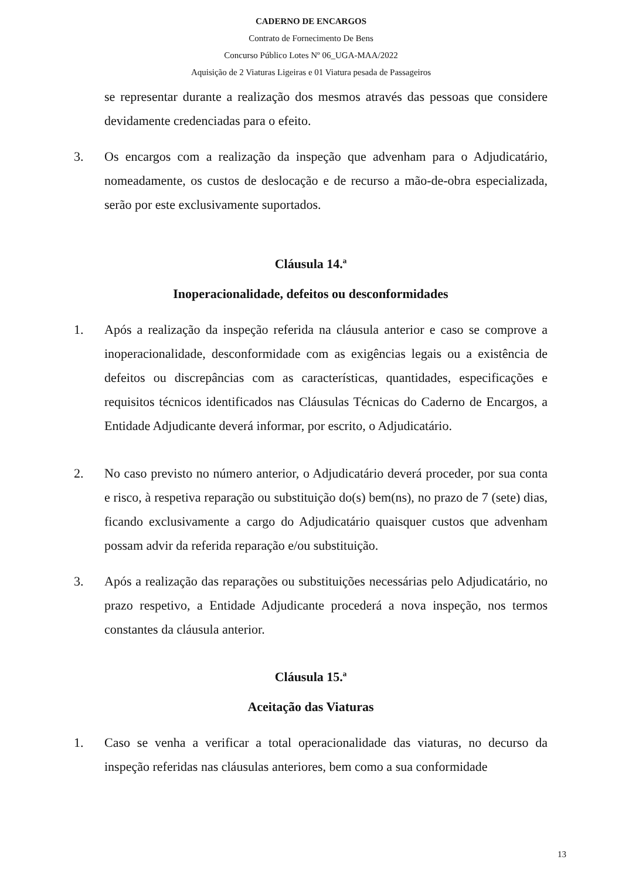CADERNO DE ENCARGOS
Contrato de Fornecimento De Bens
Concurso Público Lotes Nº 06_UGA-MAA/2022
Aquisição de 2 Viaturas Ligeiras e 01 Viatura pesada de Passageiros
se representar durante a realização dos mesmos através das pessoas que considere devidamente credenciadas para o efeito.
3. Os encargos com a realização da inspeção que advenham para o Adjudicatário, nomeadamente, os custos de deslocação e de recurso a mão-de-obra especializada, serão por este exclusivamente suportados.
Cláusula 14.ª
Inoperacionalidade, defeitos ou desconformidades
1. Após a realização da inspeção referida na cláusula anterior e caso se comprove a inoperacionalidade, desconformidade com as exigências legais ou a existência de defeitos ou discrepâncias com as características, quantidades, especificações e requisitos técnicos identificados nas Cláusulas Técnicas do Caderno de Encargos, a Entidade Adjudicante deverá informar, por escrito, o Adjudicatário.
2. No caso previsto no número anterior, o Adjudicatário deverá proceder, por sua conta e risco, à respetiva reparação ou substituição do(s) bem(ns), no prazo de 7 (sete) dias, ficando exclusivamente a cargo do Adjudicatário quaisquer custos que advenham possam advir da referida reparação e/ou substituição.
3. Após a realização das reparações ou substituições necessárias pelo Adjudicatário, no prazo respetivo, a Entidade Adjudicante procederá a nova inspeção, nos termos constantes da cláusula anterior.
Cláusula 15.ª
Aceitação das Viaturas
1. Caso se venha a verificar a total operacionalidade das viaturas, no decurso da inspeção referidas nas cláusulas anteriores, bem como a sua conformidade
13